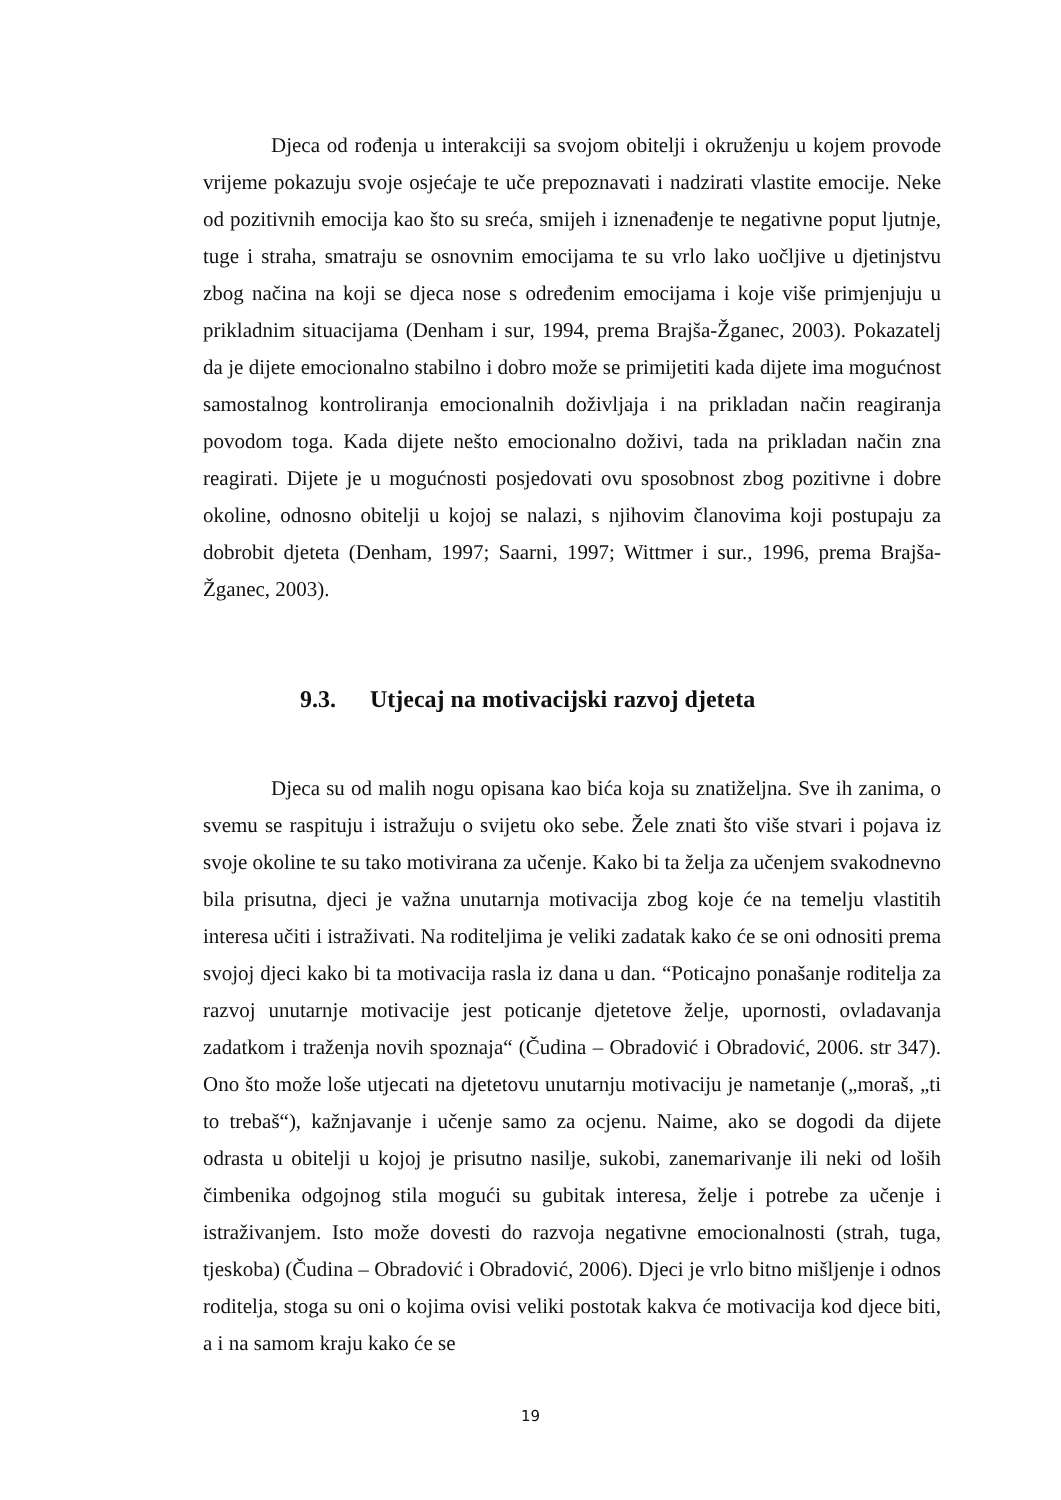Djeca od rođenja u interakciji sa svojom obitelji i okruženju u kojem provode vrijeme pokazuju svoje osjećaje te uče prepoznavati i nadzirati vlastite emocije. Neke od pozitivnih emocija kao što su sreća, smijeh i iznenađenje te negativne poput ljutnje, tuge i straha, smatraju se osnovnim emocijama te su vrlo lako uočljive u djetinjstvu zbog načina na koji se djeca nose s određenim emocijama i koje više primjenjuju u prikladnim situacijama (Denham i sur, 1994, prema Brajša-Žganec, 2003). Pokazatelj da je dijete emocionalno stabilno i dobro može se primijetiti kada dijete ima mogućnost samostalnog kontroliranja emocionalnih doživljaja i na prikladan način reagiranja povodom toga. Kada dijete nešto emocionalno doživi, tada na prikladan način zna reagirati. Dijete je u mogućnosti posjedovati ovu sposobnost zbog pozitivne i dobre okoline, odnosno obitelji u kojoj se nalazi, s njihovim članovima koji postupaju za dobrobit djeteta (Denham, 1997; Saarni, 1997; Wittmer i sur., 1996, prema Brajša-Žganec, 2003).
9.3. Utjecaj na motivacijski razvoj djeteta
Djeca su od malih nogu opisana kao bića koja su znatiželjna. Sve ih zanima, o svemu se raspituju i istražuju o svijetu oko sebe. Žele znati što više stvari i pojava iz svoje okoline te su tako motivirana za učenje. Kako bi ta želja za učenjem svakodnevno bila prisutna, djeci je važna unutarnja motivacija zbog koje će na temelju vlastitih interesa učiti i istraživati. Na roditeljima je veliki zadatak kako će se oni odnositi prema svojoj djeci kako bi ta motivacija rasla iz dana u dan. “Poticajno ponašanje roditelja za razvoj unutarnje motivacije jest poticanje djetetove želje, upornosti, ovladavanja zadatkom i traženja novih spoznaja“ (Čudina – Obradović i Obradović, 2006. str 347). Ono što može loše utjecati na djetetovu unutarnju motivaciju je nametanje („moraš, „ti to trebaš“), kažnjavanje i učenje samo za ocjenu. Naime, ako se dogodi da dijete odrasta u obitelji u kojoj je prisutno nasilje, sukobi, zanemarivanje ili neki od loših čimbenika odgojnog stila mogući su gubitak interesa, želje i potrebe za učenje i istraživanjem. Isto može dovesti do razvoja negativne emocionalnosti (strah, tuga, tjeskoba) (Čudina – Obradović i Obradović, 2006). Djeci je vrlo bitno mišljenje i odnos roditelja, stoga su oni o kojima ovisi veliki postotak kakva će motivacija kod djece biti, a i na samom kraju kako će se
19